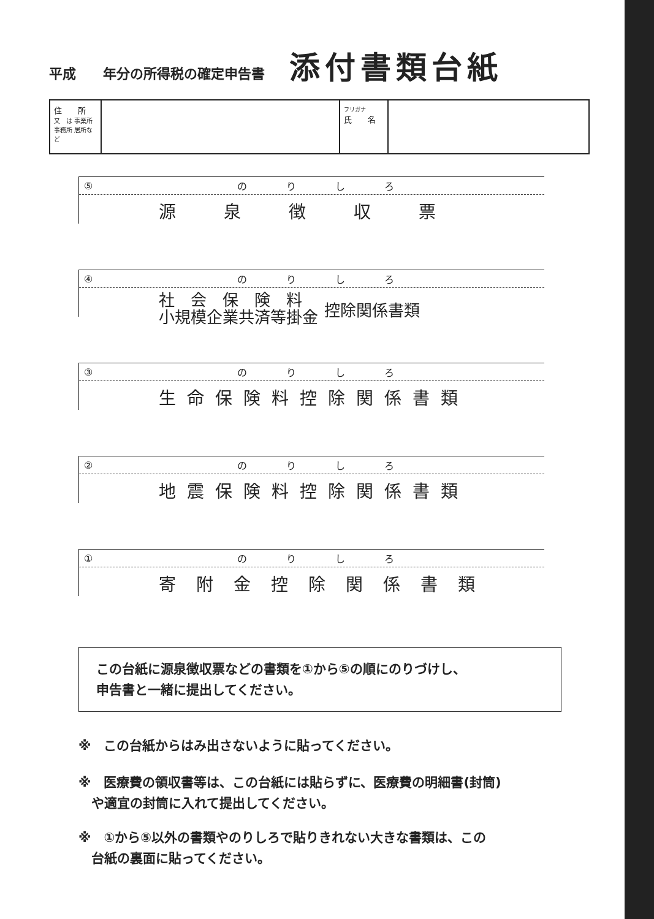平成　　年分の所得税の確定申告書 添付書類台紙
| 住 所 又 は 事業所 事務所 居所など | | フリガナ 氏 名 | |
⑤ のりしろ
源泉徴収票
④ のりしろ
社　会　保　険　料
小規模企業共済等掛金 控除関係書類
③ のりしろ
生命保険料控除関係書類
② のりしろ
地震保険料控除関係書類
① のりしろ
寄附金控除関係書類
この台紙に源泉徴収票などの書類を①から⑤の順にのりづけし、
申告書と一緒に提出してください。
※　この台紙からはみ出さないように貼ってください。
※　医療費の領収書等は、この台紙には貼らずに、医療費の明細書(封筒)
　や適宜の封筒に入れて提出してください。
※　①から⑤以外の書類やのりしろで貼りきれない大きな書類は、この
　台紙の裏面に貼ってください。